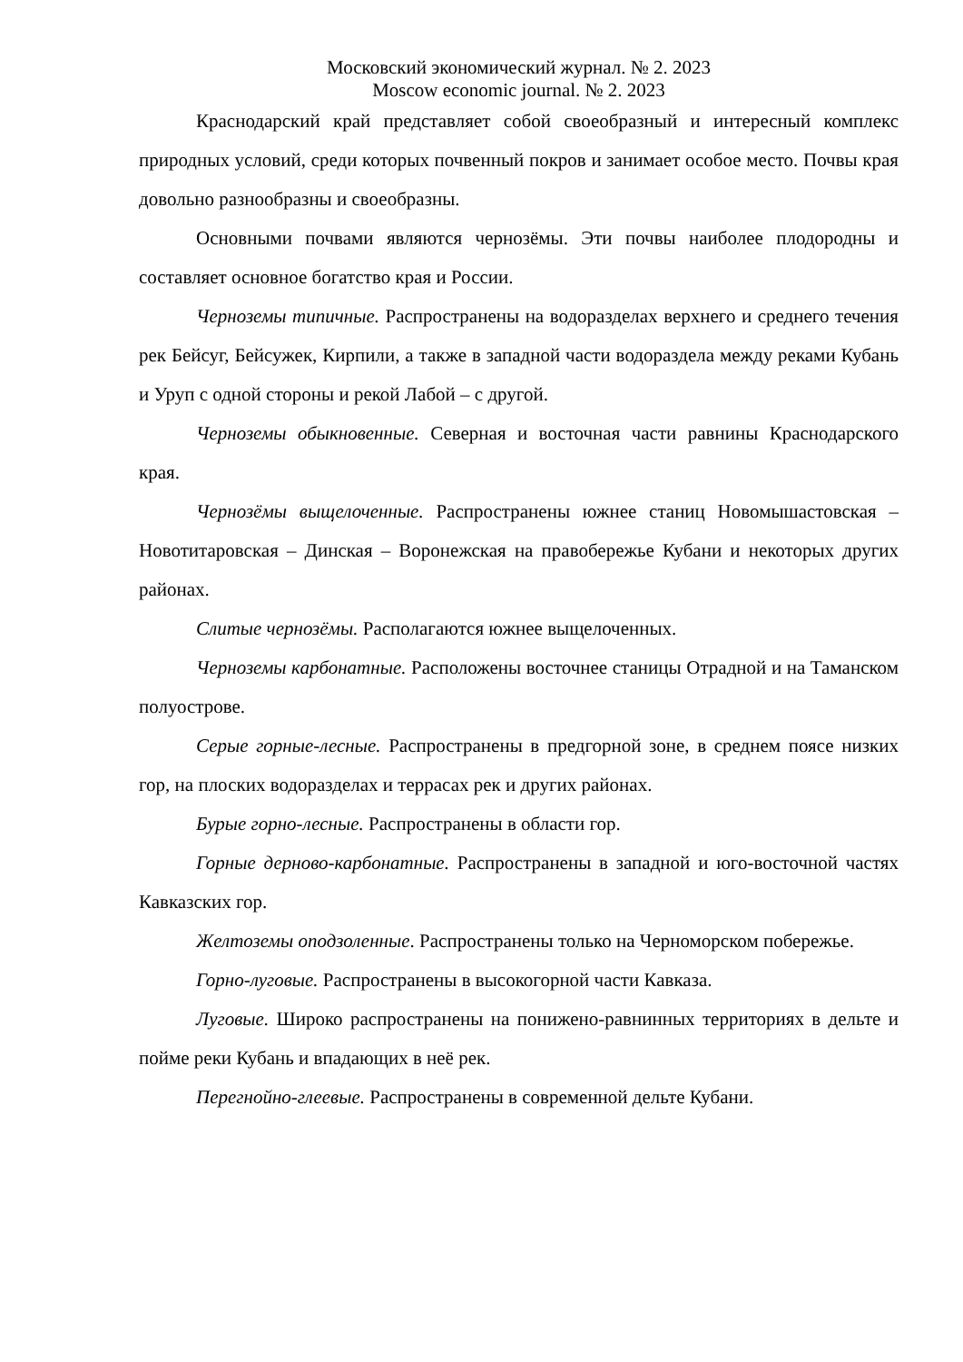Московский экономический журнал. № 2. 2023
Moscow economic journal. № 2. 2023
Краснодарский край представляет собой своеобразный и интересный комплекс природных условий, среди которых почвенный покров и занимает особое место. Почвы края довольно разнообразны и своеобразны.
Основными почвами являются чернозёмы. Эти почвы наиболее плодородны и составляет основное богатство края и России.
Черноземы типичные. Распространены на водоразделах верхнего и среднего течения рек Бейсуг, Бейсужек, Кирпили, а также в западной части водораздела между реками Кубань и Уруп с одной стороны и рекой Лабой – с другой.
Черноземы обыкновенные. Северная и восточная части равнины Краснодарского края.
Чернозёмы выщелоченные. Распространены южнее станиц Новомышастовская – Новотитаровская – Динская – Воронежская на правобережье Кубани и некоторых других районах.
Слитые чернозёмы. Располагаются южнее выщелоченных.
Черноземы карбонатные. Расположены восточнее станицы Отрадной и на Таманском полуострове.
Серые горные-лесные. Распространены в предгорной зоне, в среднем поясе низких гор, на плоских водоразделах и террасах рек и других районах.
Бурые горно-лесные. Распространены в области гор.
Горные дерново-карбонатные. Распространены в западной и юго-восточной частях Кавказских гор.
Желтоземы оподзоленные. Распространены только на Черноморском побережье.
Горно-луговые. Распространены в высокогорной части Кавказа.
Луговые. Широко распространены на понижено-равнинных территориях в дельте и пойме реки Кубань и впадающих в неё рек.
Перегнойно-глеевые. Распространены в современной дельте Кубани.